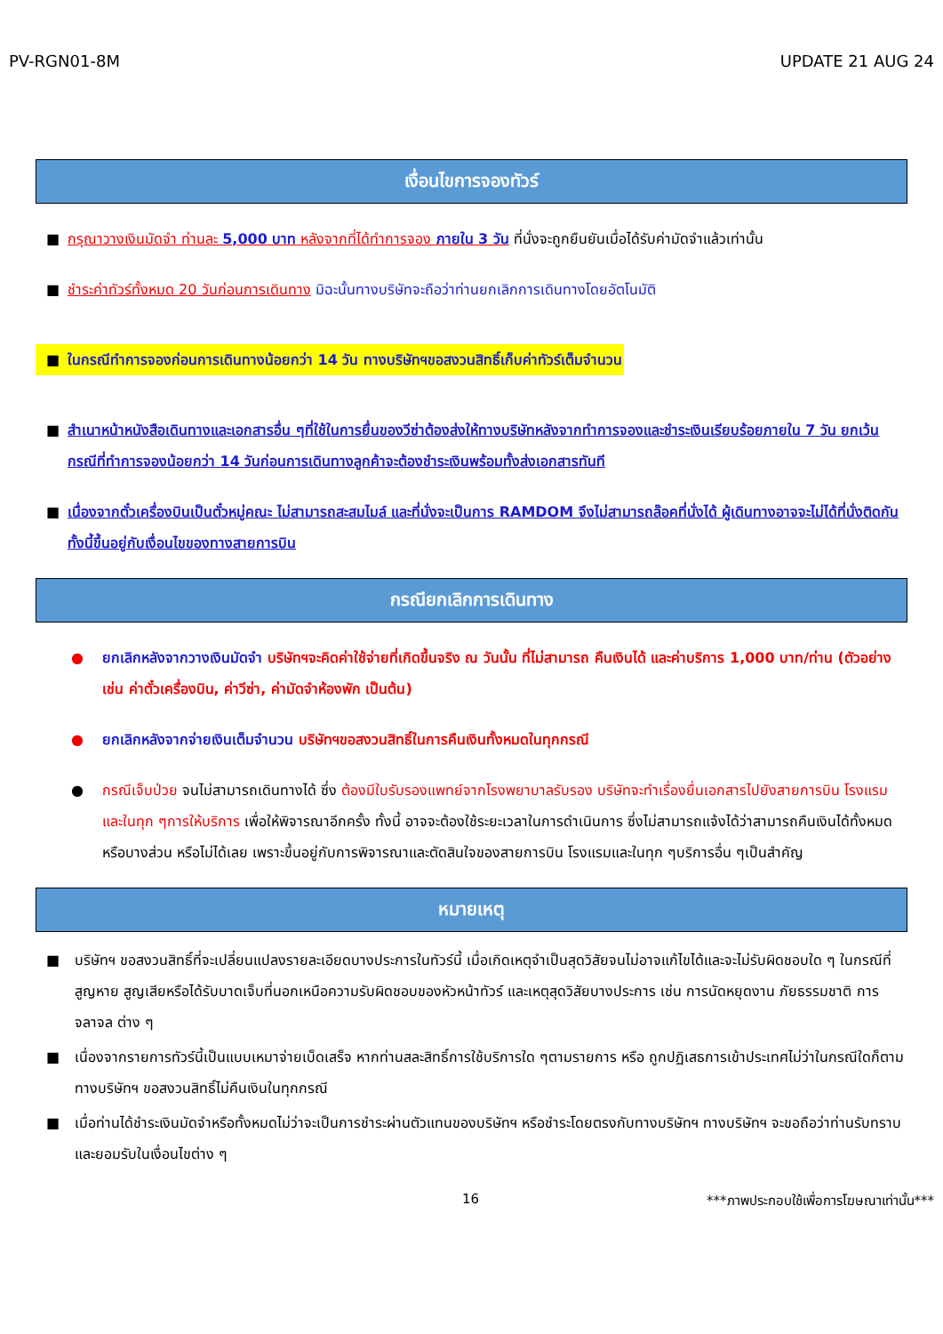PV-RGN01-8M UPDATE 21 AUG 24
เงื่อนไขการจองทัวร์
■ กรุณาวางเงินมัดจำ ท่านละ 5,000 บาท หลังจากที่ได้ทำการจอง ภายใน 3 วัน ที่นั่งจะถูกยืนยันเมื่อได้รับค่ามัดจำแล้วเท่านั้น
■ ชำระค่าทัวร์ทั้งหมด 20 วันก่อนการเดินทาง มิฉะนั้นทางบริษัทจะถือว่าท่านยกเลิกการเดินทางโดยอัตโนมัติ
■ ในกรณีทำการจองก่อนการเดินทางน้อยกว่า 14 วัน ทางบริษัทฯขอสงวนสิทธิ์เก็บค่าทัวร์เต็มจำนวน
■ สำเนาหน้าหนังสือเดินทางและเอกสารอื่น ๆที่ใช้ในการยื่นของวีซ่าต้องส่งให้ทางบริษัทหลังจากทำการจองและชำระเงินเรียบร้อยภายใน 7 วัน ยกเว้นกรณีที่ทำการจองน้อยกว่า 14 วันก่อนการเดินทางลูกค้าจะต้องชำระเงินพร้อมทั้งส่งเอกสารทันที
■ เนื่องจากตั๋วเครื่องบินเป็นตั๋วหมู่คณะ ไม่สามารถสะสมไมล์ และที่นั่งจะเป็นการ RAMDOM จึงไม่สามารถล๊อคที่นั่งได้ ผู้เดินทางอาจจะไม่ได้ที่นั่งติดกัน ทั้งนี้ขึ้นอยู่กับเงื่อนไขของทางสายการบิน
กรณียกเลิกการเดินทาง
● ยกเลิกหลังจากวางเงินมัดจำ บริษัทฯจะคิดค่าใช้จ่ายที่เกิดขึ้นจริง ณ วันนั้น ที่ไม่สามารถ คืนเงินได้ และค่าบริการ 1,000 บาท/ท่าน (ตัวอย่างเช่น ค่าตั๋วเครื่องบิน, ค่าวีซ่า, ค่ามัดจำห้องพัก เป็นต้น)
● ยกเลิกหลังจากจ่ายเงินเต็มจำนวน บริษัทฯขอสงวนสิทธิ์ในการคืนเงินทั้งหมดในทุกกรณี
● กรณีเจ็บป่วย จนไม่สามารถเดินทางได้ ซึ่ง ต้องมีใบรับรองแพทย์จากโรงพยาบาลรับรอง บริษัทจะทำเรื่องยื่นเอกสารไปยังสายการบิน โรงแรม และในทุก ๆการให้บริการ เพื่อให้พิจารณาอีกครั้ง ทั้งนี้ อาจจะต้องใช้ระยะเวลาในการดำเนินการ ซึ่งไม่สามารถแจ้งได้ว่าสามารถคืนเงินได้ทั้งหมดหรือบางส่วน หรือไม่ได้เลย เพราะขึ้นอยู่กับการพิจารณาและตัดสินใจของสายการบิน โรงแรมและในทุก ๆบริการอื่น ๆเป็นสำคัญ
หมายเหตุ
■ บริษัทฯ ขอสงวนสิทธิ์ที่จะเปลี่ยนแปลงรายละเอียดบางประการในทัวร์นี้ เมื่อเกิดเหตุจำเป็นสุดวิสัยจนไม่อาจแก้ไขได้และจะไม่รับผิดชอบใด ๆ ในกรณีที่สูญหาย สูญเสียหรือได้รับบาดเจ็บที่นอกเหนือความรับผิดชอบของหัวหน้าทัวร์ และเหตุสุดวิสัยบางประการ เช่น การนัดหยุดงาน ภัยธรรมชาติ การจลาจล ต่าง ๆ
■ เนื่องจากรายการทัวร์นี้เป็นแบบเหมาจ่ายเบ็ดเสร็จ หากท่านสละสิทธิ์การใช้บริการใด ๆตามรายการ หรือ ถูกปฏิเสธการเข้าประเทศไม่ว่าในกรณีใดก็ตาม ทางบริษัทฯ ขอสงวนสิทธิ์ไม่คืนเงินในทุกกรณี
■ เมื่อท่านได้ชำระเงินมัดจำหรือทั้งหมดไม่ว่าจะเป็นการชำระผ่านตัวแทนของบริษัทฯ หรือชำระโดยตรงกับทางบริษัทฯ ทางบริษัทฯ จะขอถือว่าท่านรับทราบและยอมรับในเงื่อนไขต่าง ๆ
16 ***ภาพประกอบใช้เพื่อการโฆษณาเท่านั้น***